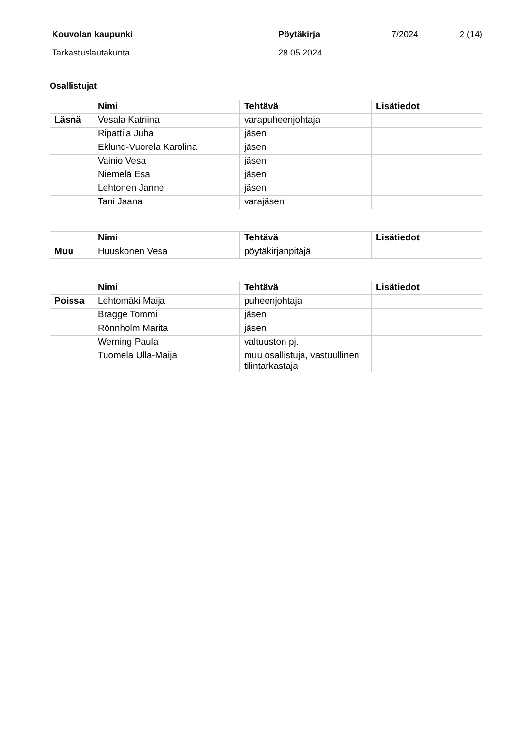Kouvolan kaupunki Pöytäkirja 7/2024 2 (14) Tarkastuslautakunta 28.05.2024
Osallistujat
| | Nimi | Tehtävä | Lisätiedot |
| --- | --- | --- | --- |
| Läsnä | Vesala Katriina | varapuheenjohtaja | |
| | Ripattila Juha | jäsen | |
| | Eklund-Vuorela Karolina | jäsen | |
| | Vainio Vesa | jäsen | |
| | Niemelä Esa | jäsen | |
| | Lehtonen Janne | jäsen | |
| | Tani Jaana | varajäsen | |
| | Nimi | Tehtävä | Lisätiedot |
| --- | --- | --- | --- |
| Muu | Huuskonen Vesa | pöytäkirjanpitäjä | |
| | Nimi | Tehtävä | Lisätiedot |
| --- | --- | --- | --- |
| Poissa | Lehtomäki Maija | puheenjohtaja | |
| | Bragge Tommi | jäsen | |
| | Rönnholm Marita | jäsen | |
| | Werning Paula | valtuuston pj. | |
| | Tuomela Ulla-Maija | muu osallistuja, vastuullinen tilintarkastaja | |